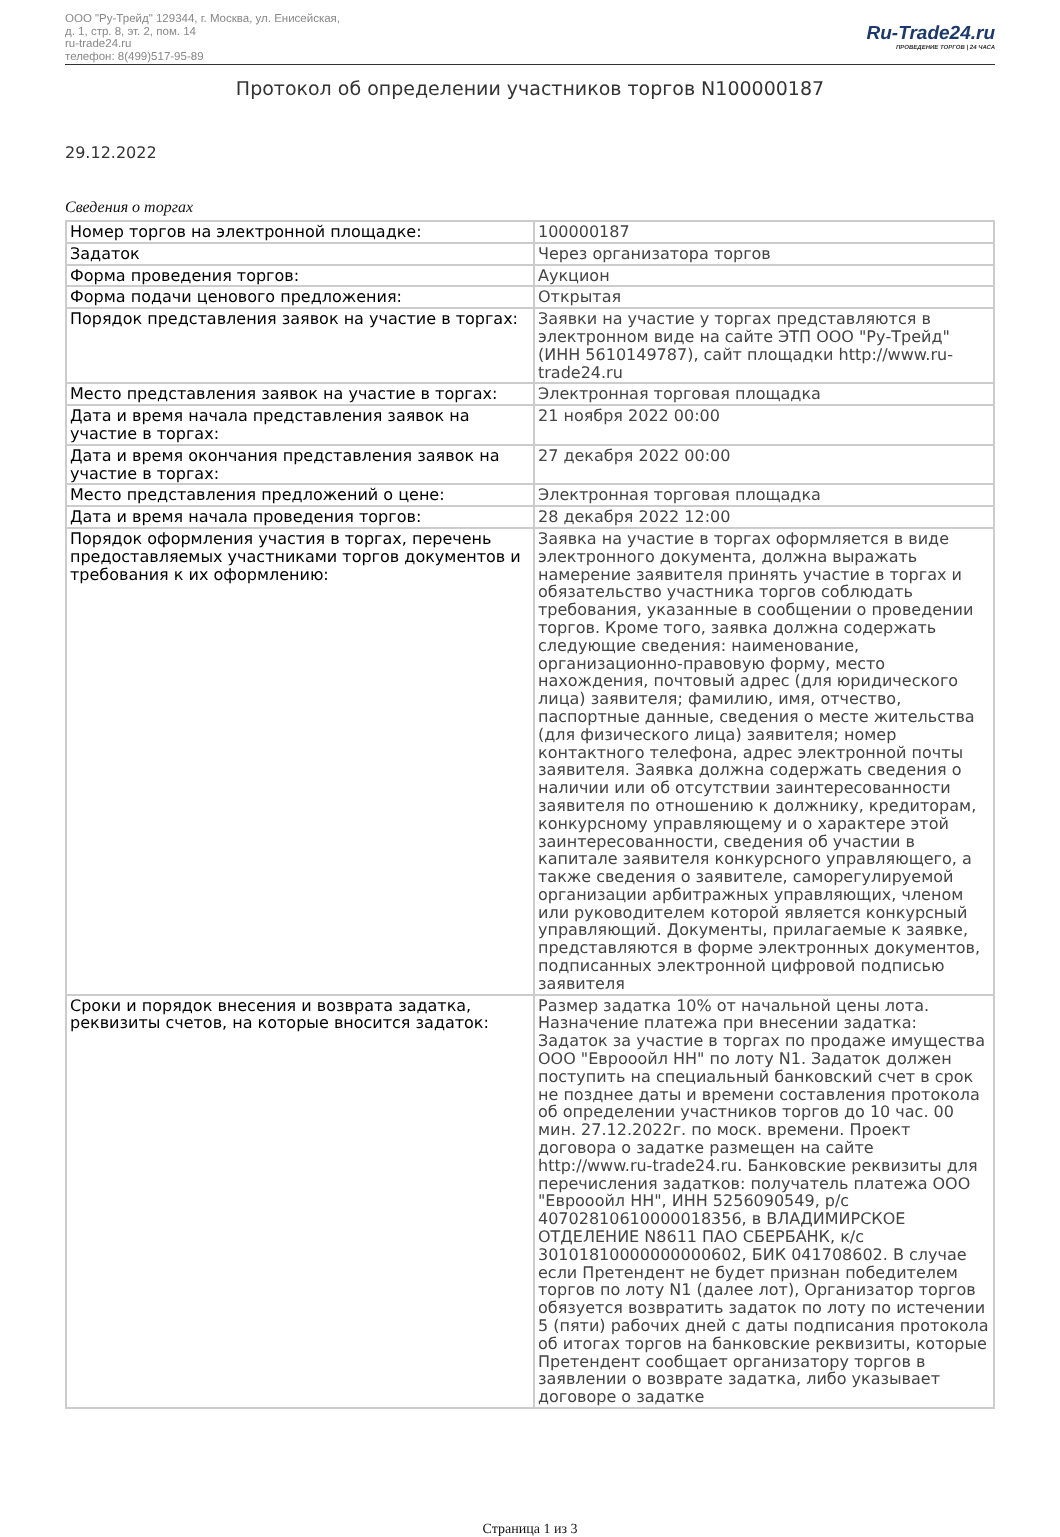ООО "Ру-Трейд" 129344, г. Москва, ул. Енисейская,
д. 1, стр. 8, эт. 2, пом. 14
ru-trade24.ru
телефон: 8(499)517-95-89
Ru-Trade24.ru
ПРОВЕДЕНИЕ ТОРГОВ | 24 ЧАСА
Протокол об определении участников торгов N100000187
29.12.2022
Сведения о торгах
| Номер торгов на электронной площадке: | 100000187 |
| Задаток | Через организатора торгов |
| Форма проведения торгов: | Аукцион |
| Форма подачи ценового предложения: | Открытая |
| Порядок представления заявок на участие в торгах: | Заявки на участие у торгах представляются в электронном виде на сайте ЭТП ООО "Ру-Трейд" (ИНН 5610149787), сайт площадки http://www.ru-trade24.ru |
| Место представления заявок на участие в торгах: | Электронная торговая площадка |
| Дата и время начала представления заявок на участие в торгах: | 21 ноября 2022 00:00 |
| Дата и время окончания представления заявок на участие в торгах: | 27 декабря 2022 00:00 |
| Место представления предложений о цене: | Электронная торговая площадка |
| Дата и время начала проведения торгов: | 28 декабря 2022 12:00 |
| Порядок оформления участия в торгах, перечень предоставляемых участниками торгов документов и требования к их оформлению: | Заявка на участие в торгах оформляется в виде электронного документа, должна выражать намерение заявителя принять участие в торгах и обязательство участника торгов соблюдать требования, указанные в сообщении о проведении торгов. Кроме того, заявка должна содержать следующие сведения: наименование, организационно-правовую форму, место нахождения, почтовый адрес (для юридического лица) заявителя; фамилию, имя, отчество, паспортные данные, сведения о месте жительства (для физического лица) заявителя; номер контактного телефона, адрес электронной почты заявителя. Заявка должна содержать сведения о наличии или об отсутствии заинтересованности заявителя по отношению к должнику, кредиторам, конкурсному управляющему и о характере этой заинтересованности, сведения об участии в капитале заявителя конкурсного управляющего, а также сведения о заявителе, саморегулируемой организации арбитражных управляющих, членом или руководителем которой является конкурсный управляющий. Документы, прилагаемые к заявке, представляются в форме электронных документов, подписанных электронной цифровой подписью заявителя |
| Сроки и порядок внесения и возврата задатка, реквизиты счетов, на которые вносится задаток: | Размер задатка 10% от начальной цены лота. Назначение платежа при внесении задатка: Задаток за участие в торгах по продаже имущества ООО "Еврооойл НН" по лоту N1. Задаток должен поступить на специальный банковский счет в срок не позднее даты и времени составления протокола об определении участников торгов до 10 час. 00 мин. 27.12.2022г. по моск. времени. Проект договора о задатке размещен на сайте http://www.ru-trade24.ru. Банковские реквизиты для перечисления задатков: получатель платежа ООО "Еврооойл НН", ИНН 5256090549, р/с 40702810610000018356, в ВЛАДИМИРСКОЕ ОТДЕЛЕНИЕ N8611 ПАО СБЕРБАНК, к/с 30101810000000000602, БИК 041708602. В случае если Претендент не будет признан победителем торгов по лоту N1 (далее лот), Организатор торгов обязуется возвратить задаток по лоту по истечении 5 (пяти) рабочих дней с даты подписания протокола об итогах торгов на банковские реквизиты, которые Претендент сообщает организатору торгов в заявлении о возврате задатка, либо указывает договоре о задатке |
Страница 1 из 3